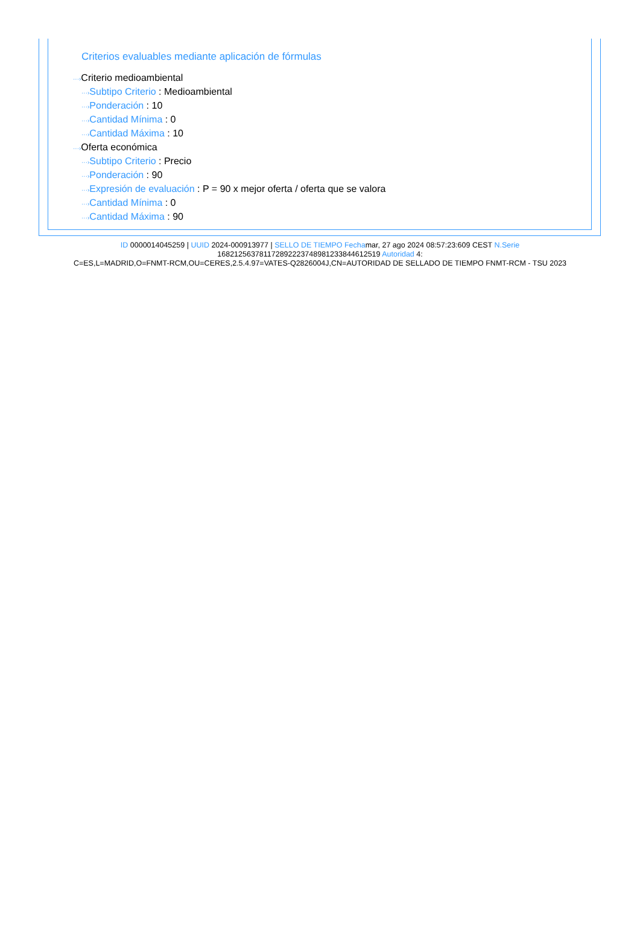Criterios evaluables mediante aplicación de fórmulas
···›Criterio medioambiental
···›Subtipo Criterio : Medioambiental
···›Ponderación : 10
···›Cantidad Mínima : 0
···›Cantidad Máxima : 10
···›Oferta económica
···›Subtipo Criterio : Precio
···›Ponderación : 90
···›Expresión de evaluación : P = 90 x mejor oferta / oferta que se valora
···›Cantidad Mínima : 0
···›Cantidad Máxima : 90
ID 0000014045259 | UUID 2024-000913977 | SELLO DE TIEMPO Fechamar, 27 ago 2024 08:57:23:609 CEST N.Serie
168212563781172892223748981233844612519 Autoridad 4:
C=ES,L=MADRID,O=FNMT-RCM,OU=CERES,2.5.4.97=VATES-Q2826004J,CN=AUTORIDAD DE SELLADO DE TIEMPO FNMT-RCM - TSU 2023